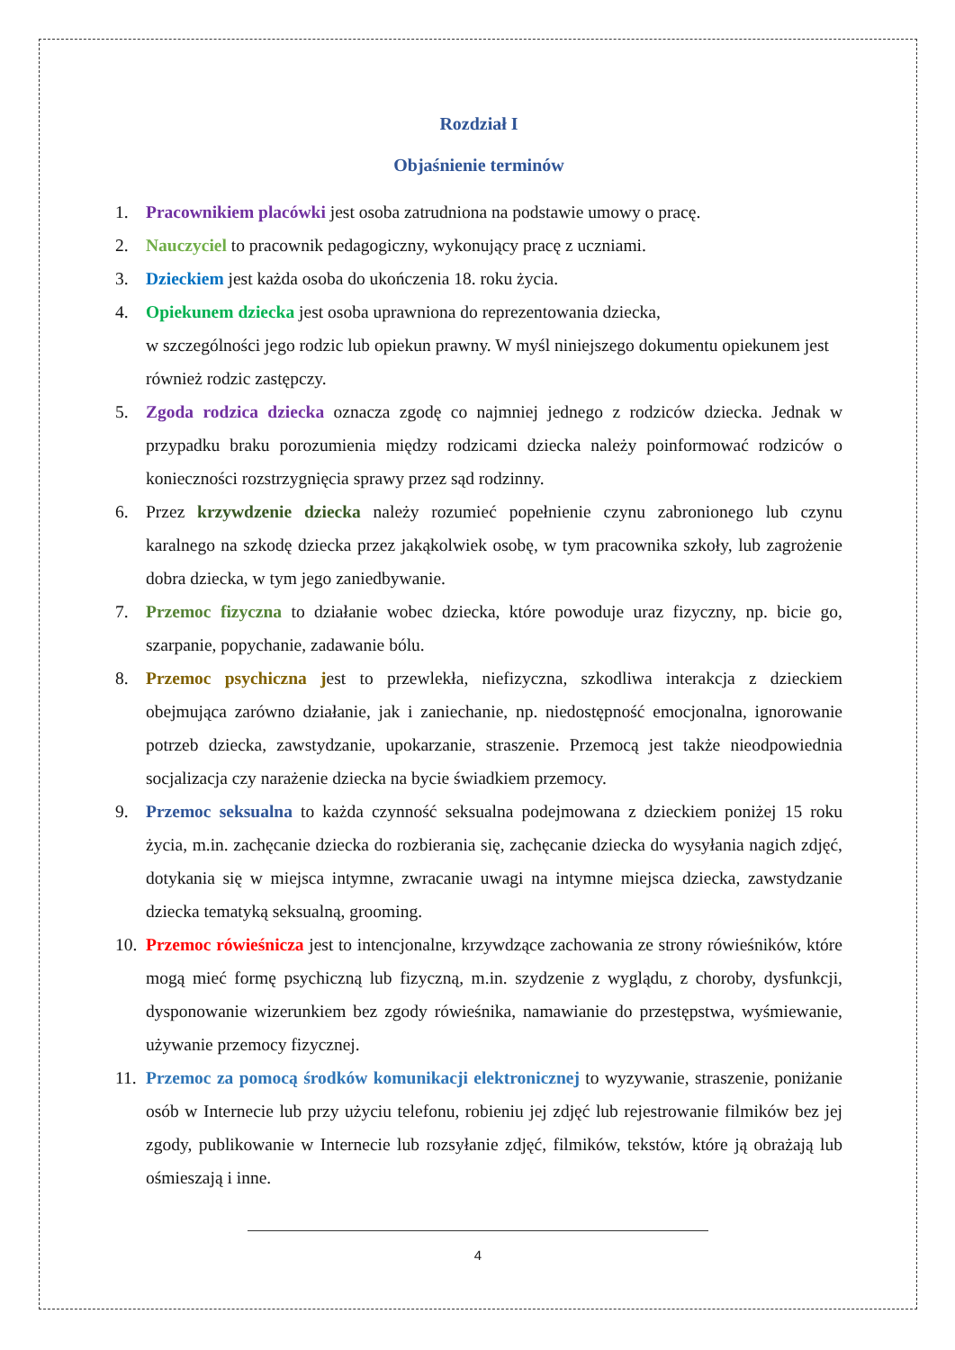Rozdział I
Objaśnienie terminów
1. Pracownikiem placówki jest osoba zatrudniona na podstawie umowy o pracę.
2. Nauczyciel to pracownik pedagogiczny, wykonujący pracę z uczniami.
3. Dzieckiem jest każda osoba do ukończenia 18. roku życia.
4. Opiekunem dziecka jest osoba uprawniona do reprezentowania dziecka,
w szczególności jego rodzic lub opiekun prawny. W myśl niniejszego dokumentu opiekunem jest również rodzic zastępczy.
5. Zgoda rodzica dziecka oznacza zgodę co najmniej jednego z rodziców dziecka. Jednak w przypadku braku porozumienia między rodzicami dziecka należy poinformować rodziców o konieczności rozstrzygnięcia sprawy przez sąd rodzinny.
6. Przez krzywdzenie dziecka należy rozumieć popełnienie czynu zabronionego lub czynu karalnego na szkodę dziecka przez jakąkolwiek osobę, w tym pracownika szkoły, lub zagrożenie dobra dziecka, w tym jego zaniedbywanie.
7. Przemoc fizyczna to działanie wobec dziecka, które powoduje uraz fizyczny, np. bicie go, szarpanie, popychanie, zadawanie bólu.
8. Przemoc psychiczna jest to przewlekła, niefizyczna, szkodliwa interakcja z dzieckiem obejmująca zarówno działanie, jak i zaniechanie, np. niedostępność emocjonalna, ignorowanie potrzeb dziecka, zawstydzanie, upokarzanie, straszenie. Przemocą jest także nieodpowiednia socjalizacja czy narażenie dziecka na bycie świadkiem przemocy.
9. Przemoc seksualna to każda czynność seksualna podejmowana z dzieckiem poniżej 15 roku życia, m.in. zachęcanie dziecka do rozbierania się, zachęcanie dziecka do wysyłania nagich zdjęć, dotykania się w miejsca intymne, zwracanie uwagi na intymne miejsca dziecka, zawstydzanie dziecka tematyką seksualną, grooming.
10. Przemoc rówieśnicza jest to intencjonalne, krzywdzące zachowania ze strony rówieśników, które mogą mieć formę psychiczną lub fizyczną, m.in. szydzenie z wyglądu, z choroby, dysfunkcji, dysponowanie wizerunkiem bez zgody rówieśnika, namawianie do przestępstwa, wyśmiewanie, używanie przemocy fizycznej.
11. Przemoc za pomocą środków komunikacji elektronicznej to wyzywanie, straszenie, poniżanie osób w Internecie lub przy użyciu telefonu, robieniu jej zdjęć lub rejestrowanie filmików bez jej zgody, publikowanie w Internecie lub rozsyłanie zdjęć, filmików, tekstów, które ją obrażają lub ośmieszają i inne.
4